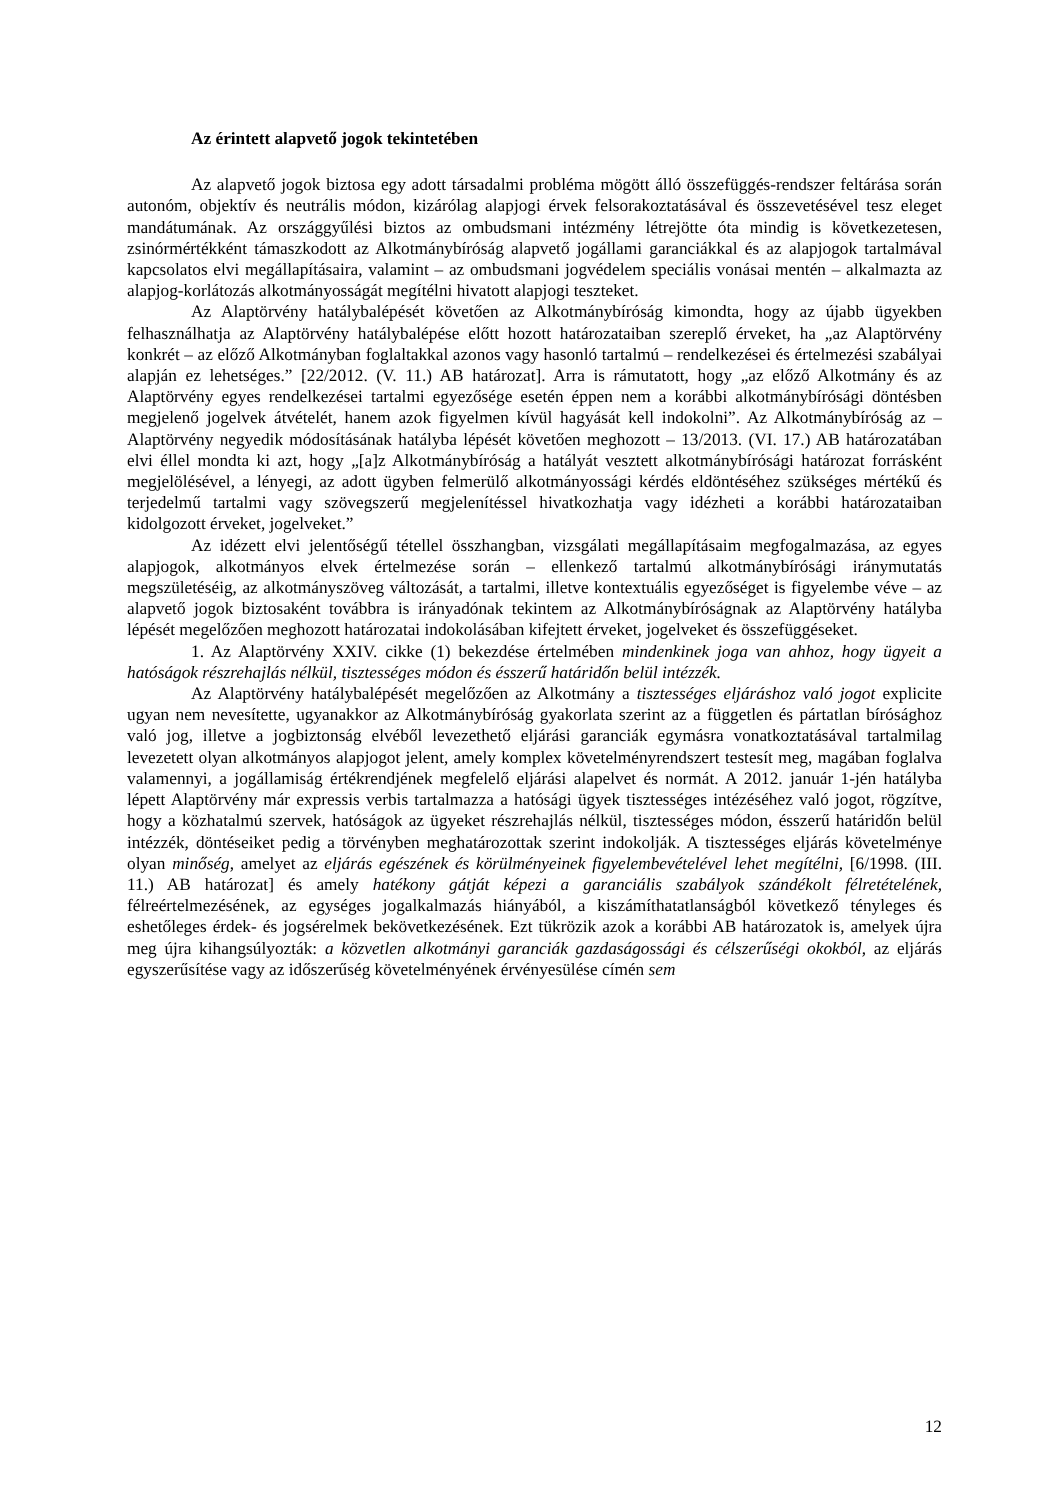Az érintett alapvető jogok tekintetében
Az alapvető jogok biztosa egy adott társadalmi probléma mögött álló összefüggés-rendszer feltárása során autonóm, objektív és neutrális módon, kizárólag alapjogi érvek felsorakoztatásával és összevetésével tesz eleget mandátumának. Az országgyűlési biztos az ombudsmani intézmény létrejötte óta mindig is következetesen, zsinórmértékként támaszkodott az Alkotmánybíróság alapvető jogállami garanciákkal és az alapjogok tartalmával kapcsolatos elvi megállapításaira, valamint – az ombudsmani jogvédelem speciális vonásai mentén – alkalmazta az alapjog-korlátozás alkotmányosságát megítélni hivatott alapjogi teszteket.
Az Alaptörvény hatálybalépését követően az Alkotmánybíróság kimondta, hogy az újabb ügyekben felhasználhatja az Alaptörvény hatálybalépése előtt hozott határozataiban szereplő érveket, ha „az Alaptörvény konkrét – az előző Alkotmányban foglaltakkal azonos vagy hasonló tartalmú – rendelkezései és értelmezési szabályai alapján ez lehetséges.” [22/2012. (V. 11.) AB határozat]. Arra is rámutatott, hogy „az előző Alkotmány és az Alaptörvény egyes rendelkezései tartalmi egyezősége esetén éppen nem a korábbi alkotmánybírósági döntésben megjelenő jogelvek átvételét, hanem azok figyelmen kívül hagyását kell indokolni”. Az Alkotmánybíróság az – Alaptörvény negyedik módosításának hatályba lépését követően meghozott – 13/2013. (VI. 17.) AB határozatában elvi éllel mondta ki azt, hogy „[a]z Alkotmánybíróság a hatályát vesztett alkotmánybírósági határozat forrásként megjelölésével, a lényegi, az adott ügyben felmerülő alkotmányossági kérdés eldöntéséhez szükséges mértékű és terjedelmű tartalmi vagy szövegszerű megjelenítéssel hivatkozhatja vagy idézheti a korábbi határozataiban kidolgozott érveket, jogelveket.”
Az idézett elvi jelentőségű tétellel összhangban, vizsgálati megállapításaim megfogalmazása, az egyes alapjogok, alkotmányos elvek értelmezése során – ellenkező tartalmú alkotmánybírósági iránymutatás megszületéséig, az alkotmányszöveg változását, a tartalmi, illetve kontextuális egyezőséget is figyelembe véve – az alapvető jogok biztosaként továbbra is irányadónak tekintem az Alkotmánybíróságnak az Alaptörvény hatályba lépését megelőzően meghozott határozatai indokolásában kifejtett érveket, jogelveket és összefüggéseket.
1. Az Alaptörvény XXIV. cikke (1) bekezdése értelmében mindenkinek joga van ahhoz, hogy ügyeit a hatóságok részrehajlás nélkül, tisztességes módon és ésszerű határidőn belül intézzék.
Az Alaptörvény hatálybalépését megelőzően az Alkotmány a tisztességes eljáráshoz való jogot explicite ugyan nem nevesítette, ugyanakkor az Alkotmánybíróság gyakorlata szerint az a független és pártatlan bírósághoz való jog, illetve a jogbiztonság elvéből levezethető eljárási garanciák egymásra vonatkoztatásával tartalmilag levezetett olyan alkotmányos alapjogot jelent, amely komplex követelményrendszert testesít meg, magában foglalva valamennyi, a jogállamiság értékrendjének megfelelő eljárási alapelvet és normát. A 2012. január 1-jén hatályba lépett Alaptörvény már expressis verbis tartalmazza a hatósági ügyek tisztességes intézéséhez való jogot, rögzítve, hogy a közhatalmú szervek, hatóságok az ügyeket részrehajlás nélkül, tisztességes módon, ésszerű határidőn belül intézzék, döntéseiket pedig a törvényben meghatározottak szerint indokolják. A tisztességes eljárás követelménye olyan minőség, amelyet az eljárás egészének és körülményeinek figyelembevételével lehet megítélni, [6/1998. (III. 11.) AB határozat] és amely hatékony gátját képezi a garanciális szabályok szándékolt félretételének, félreértelmezésének, az egységes jogalkalmazás hiányából, a kiszámíthatatlanságból következő tényleges és eshetőleges érdek- és jogsérelmek bekövetkezésének. Ezt tükrözik azok a korábbi AB határozatok is, amelyek újra meg újra kihangsúlyozták: a közvetlen alkotmányi garanciák gazdaságossági és célszerűségi okokból, az eljárás egyszerűsítése vagy az időszerűség követelményének érvényesülése címén sem
12